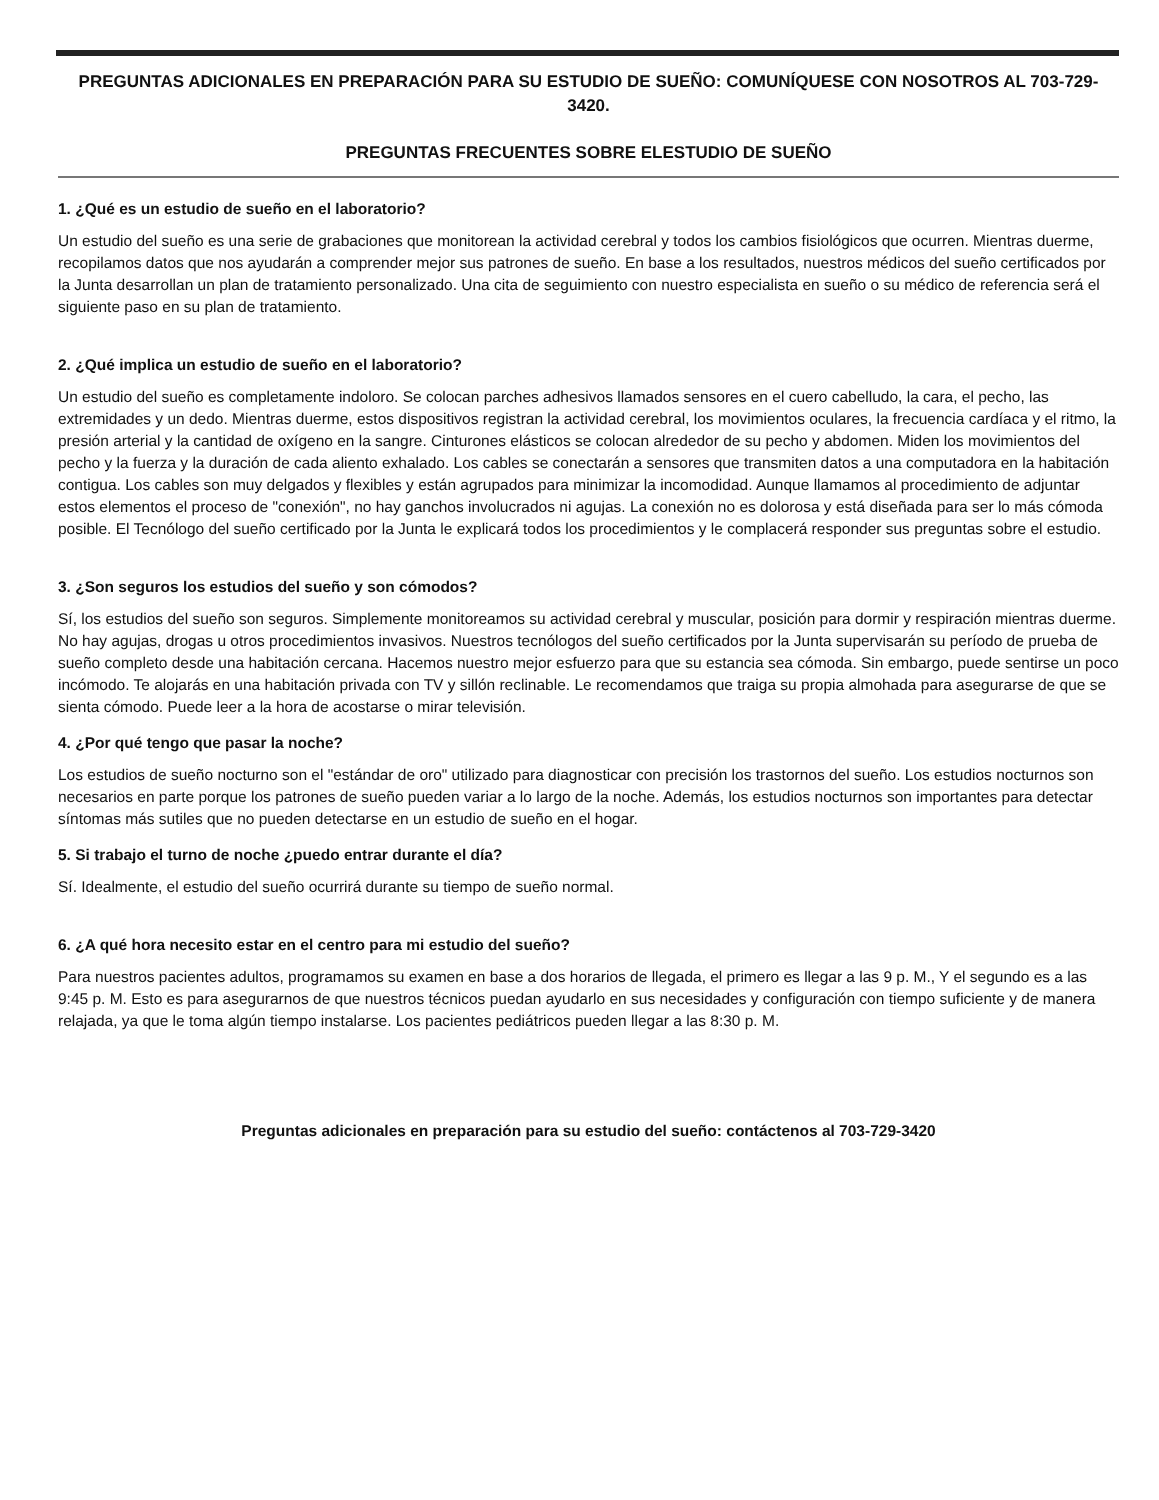PREGUNTAS ADICIONALES EN PREPARACIÓN PARA SU ESTUDIO DE SUEÑO: COMUNÍQUESE CON NOSOTROS AL 703-729-3420.
PREGUNTAS FRECUENTES SOBRE ELESTUDIO DE SUEÑO
1. ¿Qué es un estudio de sueño en el laboratorio?
Un estudio del sueño es una serie de grabaciones que monitorean la actividad cerebral y todos los cambios fisiológicos que ocurren. Mientras duerme, recopilamos datos que nos ayudarán a comprender mejor sus patrones de sueño. En base a los resultados, nuestros médicos del sueño certificados por la Junta desarrollan un plan de tratamiento personalizado. Una cita de seguimiento con nuestro especialista en sueño o su médico de referencia será el siguiente paso en su plan de tratamiento.
2. ¿Qué implica un estudio de sueño en el laboratorio?
Un estudio del sueño es completamente indoloro. Se colocan parches adhesivos llamados sensores en el cuero cabelludo, la cara, el pecho, las extremidades y un dedo. Mientras duerme, estos dispositivos registran la actividad cerebral, los movimientos oculares, la frecuencia cardíaca y el ritmo, la presión arterial y la cantidad de oxígeno en la sangre. Cinturones elásticos se colocan alrededor de su pecho y abdomen. Miden los movimientos del pecho y la fuerza y la duración de cada aliento exhalado. Los cables se conectarán a sensores que transmiten datos a una computadora en la habitación contigua. Los cables son muy delgados y flexibles y están agrupados para minimizar la incomodidad. Aunque llamamos al procedimiento de adjuntar estos elementos el proceso de "conexión", no hay ganchos involucrados ni agujas. La conexión no es dolorosa y está diseñada para ser lo más cómoda posible. El Tecnólogo del sueño certificado por la Junta le explicará todos los procedimientos y le complacerá responder sus preguntas sobre el estudio.
3. ¿Son seguros los estudios del sueño y son cómodos?
Sí, los estudios del sueño son seguros. Simplemente monitoreamos su actividad cerebral y muscular, posición para dormir y respiración mientras duerme. No hay agujas, drogas u otros procedimientos invasivos. Nuestros tecnólogos del sueño certificados por la Junta supervisarán su período de prueba de sueño completo desde una habitación cercana. Hacemos nuestro mejor esfuerzo para que su estancia sea cómoda. Sin embargo, puede sentirse un poco incómodo. Te alojarás en una habitación privada con TV y sillón reclinable. Le recomendamos que traiga su propia almohada para asegurarse de que se sienta cómodo. Puede leer a la hora de acostarse o mirar televisión.
4. ¿Por qué tengo que pasar la noche?
Los estudios de sueño nocturno son el "estándar de oro" utilizado para diagnosticar con precisión los trastornos del sueño. Los estudios nocturnos son necesarios en parte porque los patrones de sueño pueden variar a lo largo de la noche. Además, los estudios nocturnos son importantes para detectar síntomas más sutiles que no pueden detectarse en un estudio de sueño en el hogar.
5. Si trabajo el turno de noche ¿puedo entrar durante el día?
Sí. Idealmente, el estudio del sueño ocurrirá durante su tiempo de sueño normal.
6. ¿A qué hora necesito estar en el centro para mi estudio del sueño?
Para nuestros pacientes adultos, programamos su examen en base a dos horarios de llegada, el primero es llegar a las 9 p. M., Y el segundo es a las 9:45 p. M. Esto es para asegurarnos de que nuestros técnicos puedan ayudarlo en sus necesidades y configuración con tiempo suficiente y de manera relajada, ya que le toma algún tiempo instalarse. Los pacientes pediátricos pueden llegar a las 8:30 p. M.
Preguntas adicionales en preparación para su estudio del sueño: contáctenos al 703-729-3420